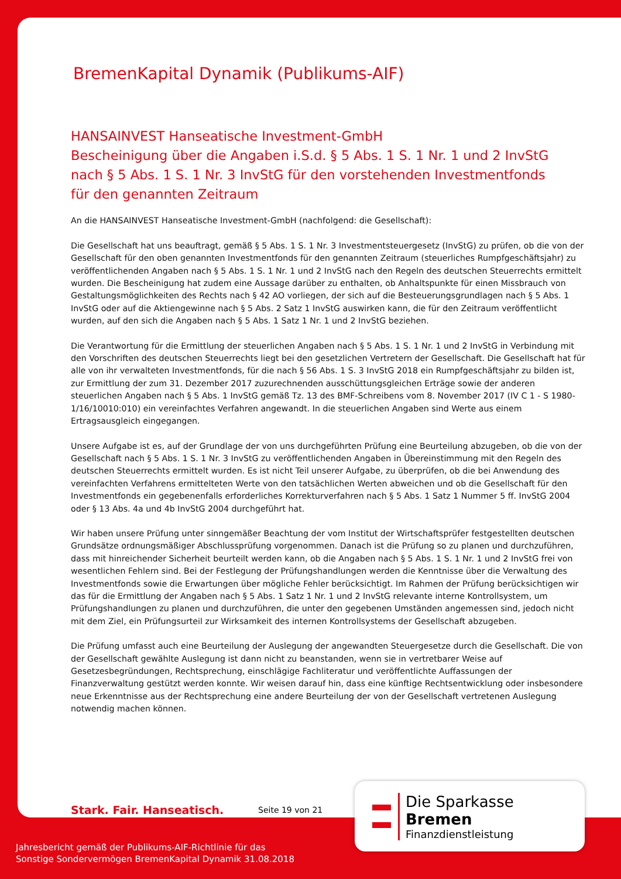BremenKapital Dynamik (Publikums-AIF)
HANSAINVEST Hanseatische Investment-GmbH
Bescheinigung über die Angaben i.S.d. § 5 Abs. 1 S. 1 Nr. 1 und 2 InvStG
nach § 5 Abs. 1 S. 1 Nr. 3 InvStG für den vorstehenden Investmentfonds
für den genannten Zeitraum
An die HANSAINVEST Hanseatische Investment-GmbH (nachfolgend: die Gesellschaft):
Die Gesellschaft hat uns beauftragt, gemäß § 5 Abs. 1 S. 1 Nr. 3 Investmentsteuergesetz (InvStG) zu prüfen, ob die von der Gesellschaft für den oben genannten Investmentfonds für den genannten Zeitraum (steuerliches Rumpfgeschäftsjahr) zu veröffentlichenden Angaben nach § 5 Abs. 1 S. 1 Nr. 1 und 2 InvStG nach den Regeln des deutschen Steuerrechts ermittelt wurden. Die Bescheinigung hat zudem eine Aussage darüber zu enthalten, ob Anhaltspunkte für einen Missbrauch von Gestaltungsmöglichkeiten des Rechts nach § 42 AO vorliegen, der sich auf die Besteuerungsgrundlagen nach § 5 Abs. 1 InvStG oder auf die Aktiengewinne nach § 5 Abs. 2 Satz 1 InvStG auswirken kann, die für den Zeitraum veröffentlicht wurden, auf den sich die Angaben nach § 5 Abs. 1 Satz 1 Nr. 1 und 2 InvStG beziehen.
Die Verantwortung für die Ermittlung der steuerlichen Angaben nach § 5 Abs. 1 S. 1 Nr. 1 und 2 InvStG in Verbindung mit den Vorschriften des deutschen Steuerrechts liegt bei den gesetzlichen Vertretern der Gesellschaft. Die Gesellschaft hat für alle von ihr verwalteten Investmentfonds, für die nach § 56 Abs. 1 S. 3 InvStG 2018 ein Rumpfgeschäftsjahr zu bilden ist, zur Ermittlung der zum 31. Dezember 2017 zuzurechnenden ausschüttungsgleichen Erträge sowie der anderen steuerlichen Angaben nach § 5 Abs. 1 InvStG gemäß Tz. 13 des BMF-Schreibens vom 8. November 2017 (IV C 1 - S 1980-1/16/10010:010) ein vereinfachtes Verfahren angewandt. In die steuerlichen Angaben sind Werte aus einem Ertragsausgleich eingegangen.
Unsere Aufgabe ist es, auf der Grundlage der von uns durchgeführten Prüfung eine Beurteilung abzugeben, ob die von der Gesellschaft nach § 5 Abs. 1 S. 1 Nr. 3 InvStG zu veröffentlichenden Angaben in Übereinstimmung mit den Regeln des deutschen Steuerrechts ermittelt wurden. Es ist nicht Teil unserer Aufgabe, zu überprüfen, ob die bei Anwendung des vereinfachten Verfahrens ermittelteten Werte von den tatsächlichen Werten abweichen und ob die Gesellschaft für den Investmentfonds ein gegebenenfalls erforderliches Korrekturverfahren nach § 5 Abs. 1 Satz 1 Nummer 5 ff. InvStG 2004 oder § 13 Abs. 4a und 4b InvStG 2004 durchgeführt hat.
Wir haben unsere Prüfung unter sinngemäßer Beachtung der vom Institut der Wirtschaftsprüfer festgestellten deutschen Grundsätze ordnungsmäßiger Abschlussprüfung vorgenommen. Danach ist die Prüfung so zu planen und durchzuführen, dass mit hinreichender Sicherheit beurteilt werden kann, ob die Angaben nach § 5 Abs. 1 S. 1 Nr. 1 und 2 InvStG frei von wesentlichen Fehlern sind. Bei der Festlegung der Prüfungshandlungen werden die Kenntnisse über die Verwaltung des Investmentfonds sowie die Erwartungen über mögliche Fehler berücksichtigt. Im Rahmen der Prüfung berücksichtigen wir das für die Ermittlung der Angaben nach § 5 Abs. 1 Satz 1 Nr. 1 und 2 InvStG relevante interne Kontrollsystem, um Prüfungshandlungen zu planen und durchzuführen, die unter den gegebenen Umständen angemessen sind, jedoch nicht mit dem Ziel, ein Prüfungsurteil zur Wirksamkeit des internen Kontrollsystems der Gesellschaft abzugeben.
Die Prüfung umfasst auch eine Beurteilung der Auslegung der angewandten Steuergesetze durch die Gesellschaft. Die von der Gesellschaft gewählte Auslegung ist dann nicht zu beanstanden, wenn sie in vertretbarer Weise auf Gesetzesbegründungen, Rechtsprechung, einschlägige Fachliteratur und veröffentlichte Auffassungen der Finanzverwaltung gestützt werden konnte. Wir weisen darauf hin, dass eine künftige Rechtsentwicklung oder insbesondere neue Erkenntnisse aus der Rechtsprechung eine andere Beurteilung der von der Gesellschaft vertretenen Auslegung notwendig machen können.
Stark. Fair. Hanseatisch. Seite 19 von 21
Die Sparkasse Bremen
Finanzdienstleistung
Jahresbericht gemäß der Publikums-AIF-Richtlinie für das
Sonstige Sondervermögen BremenKapital Dynamik 31.08.2018